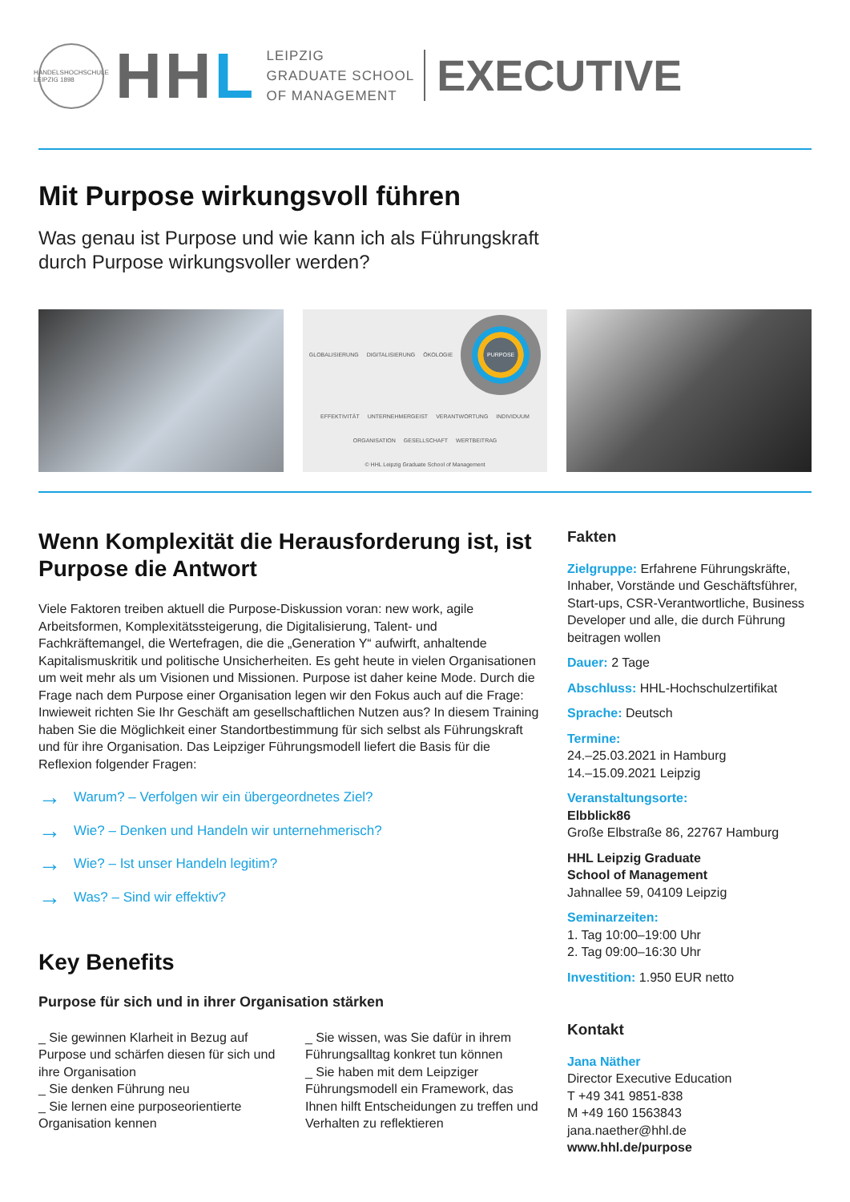HANDELSHOCHSCHULE LEIPZIG 1898
HHL
LEIPZIG
GRADUATE SCHOOL
OF MANAGEMENT
EXECUTIVE
Mit Purpose wirkungsvoll führen
Was genau ist Purpose und wie kann ich als Führungskraft
durch Purpose wirkungsvoller werden?
GLOBALISIERUNG DIGITALISIERUNG ÖKOLOGIE PURPOSE EFFEKTIVITÄT UNTERNEHMERGEIST VERANTWORTUNG INDIVIDUUM ORGANISATION GESELLSCHAFT WERTBEITRAG © HHL Leipzig Graduate School of Management
Wenn Komplexität die Herausforderung ist, ist Purpose die Antwort
Viele Faktoren treiben aktuell die Purpose-Diskussion voran: new work, agile Arbeitsformen, Komplexitätssteigerung, die Digitalisierung, Talent- und Fachkräftemangel, die Wertefragen, die die „Generation Y“ aufwirft, anhaltende Kapitalismuskritik und politische Unsicherheiten. Es geht heute in vielen Organisationen um weit mehr als um Visionen und Missionen. Purpose ist daher keine Mode. Durch die Frage nach dem Purpose einer Organisation legen wir den Fokus auch auf die Frage: Inwieweit richten Sie Ihr Geschäft am gesellschaftlichen Nutzen aus? In diesem Training haben Sie die Möglichkeit einer Standortbestimmung für sich selbst als Führungskraft und für ihre Organisation. Das Leipziger Führungsmodell liefert die Basis für die Reflexion folgender Fragen:
→ Warum? – Verfolgen wir ein übergeordnetes Ziel?
→ Wie? – Denken und Handeln wir unternehmerisch?
→ Wie? – Ist unser Handeln legitim?
→ Was? – Sind wir effektiv?
Key Benefits
Purpose für sich und in ihrer Organisation stärken
_ Sie gewinnen Klarheit in Bezug auf Purpose und schärfen diesen für sich und ihre Organisation
_ Sie denken Führung neu
_ Sie lernen eine purposeorientierte Organisation kennen
_ Sie wissen, was Sie dafür in ihrem Führungsalltag konkret tun können
_ Sie haben mit dem Leipziger Führungsmodell ein Framework, das Ihnen hilft Entscheidungen zu treffen und Verhalten zu reflektieren
Fakten
Zielgruppe: Erfahrene Führungskräfte, Inhaber, Vorstände und Geschäfts­führer, Start-ups, CSR-Verantwortliche, Business Developer und alle, die durch Führung beitragen wollen
Dauer: 2 Tage
Abschluss: HHL-Hochschulzertifikat
Sprache: Deutsch
Termine:
24.–25.03.2021 in Hamburg
14.–15.09.2021 Leipzig
Veranstaltungsorte:
Elbblick86
Große Elbstraße 86, 22767 Hamburg
HHL Leipzig Graduate
School of Management
Jahnallee 59, 04109 Leipzig
Seminarzeiten:
1. Tag 10:00–19:00 Uhr
2. Tag 09:00–16:30 Uhr
Investition: 1.950 EUR netto
Kontakt
Jana Näther
Director Executive Education
T +49 341 9851-838
M +49 160 1563843
jana.naether@hhl.de
www.hhl.de/purpose